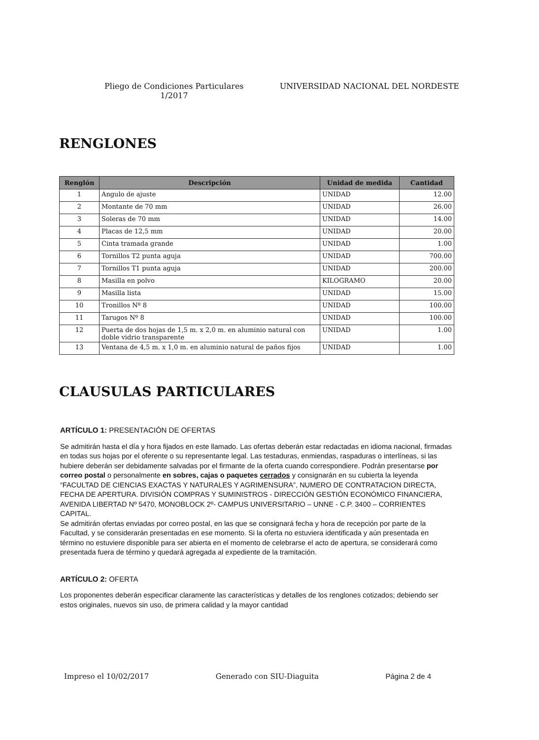Pliego de Condiciones Particulares
1/2017
UNIVERSIDAD NACIONAL DEL NORDESTE
RENGLONES
| Renglón | Descripción | Unidad de medida | Cantidad |
| --- | --- | --- | --- |
| 1 | Angulo de ajuste | UNIDAD | 12.00 |
| 2 | Montante de 70 mm | UNIDAD | 26.00 |
| 3 | Soleras de 70 mm | UNIDAD | 14.00 |
| 4 | Placas de 12,5 mm | UNIDAD | 20.00 |
| 5 | Cinta tramada grande | UNIDAD | 1.00 |
| 6 | Tornillos T2 punta aguja | UNIDAD | 700.00 |
| 7 | Tornillos T1 punta aguja | UNIDAD | 200.00 |
| 8 | Masilla en polvo | KILOGRAMO | 20.00 |
| 9 | Masilla lista | UNIDAD | 15.00 |
| 10 | Tronillos Nº 8 | UNIDAD | 100.00 |
| 11 | Tarugos Nº 8 | UNIDAD | 100.00 |
| 12 | Puerta de dos hojas de 1,5 m. x 2,0 m. en aluminio natural con doble vidrio transparente | UNIDAD | 1.00 |
| 13 | Ventana de 4,5 m. x 1,0 m. en aluminio natural de paños fijos | UNIDAD | 1.00 |
CLAUSULAS PARTICULARES
ARTÍCULO 1: PRESENTACIÓN DE OFERTAS
Se admitirán hasta el día y hora fijados en este llamado. Las ofertas deberán estar redactadas en idioma nacional, firmadas en todas sus hojas por el oferente o su representante legal. Las testaduras, enmiendas, raspaduras o interlíneas, si las hubiere deberán ser debidamente salvadas por el firmante de la oferta cuando correspondiere. Podrán presentarse por correo postal o personalmente en sobres, cajas o paquetes cerrados y consignarán en su cubierta la leyenda “FACULTAD DE CIENCIAS EXACTAS Y NATURALES Y AGRIMENSURA”, NUMERO DE CONTRATACION DIRECTA, FECHA DE APERTURA. DIVISIÓN COMPRAS Y SUMINISTROS - DIRECCIÓN GESTIÓN ECONÓMICO FINANCIERA, AVENIDA LIBERTAD Nº 5470, MONOBLOCK 2º- CAMPUS UNIVERSITARIO – UNNE - C.P. 3400 – CORRIENTES CAPITAL.
Se admitirán ofertas enviadas por correo postal, en las que se consignará fecha y hora de recepción por parte de la Facultad, y se considerarán presentadas en ese momento. Si la oferta no estuviera identificada y aún presentada en término no estuviere disponible para ser abierta en el momento de celebrarse el acto de apertura, se considerará como presentada fuera de término y quedará agregada al expediente de la tramitación.
ARTÍCULO 2: OFERTA
Los proponentes deberán especificar claramente las características y detalles de los renglones cotizados; debiendo ser estos originales, nuevos sin uso, de primera calidad y la mayor cantidad
Impreso el 10/02/2017 Generado con SIU-Diaguita Página 2 de 4